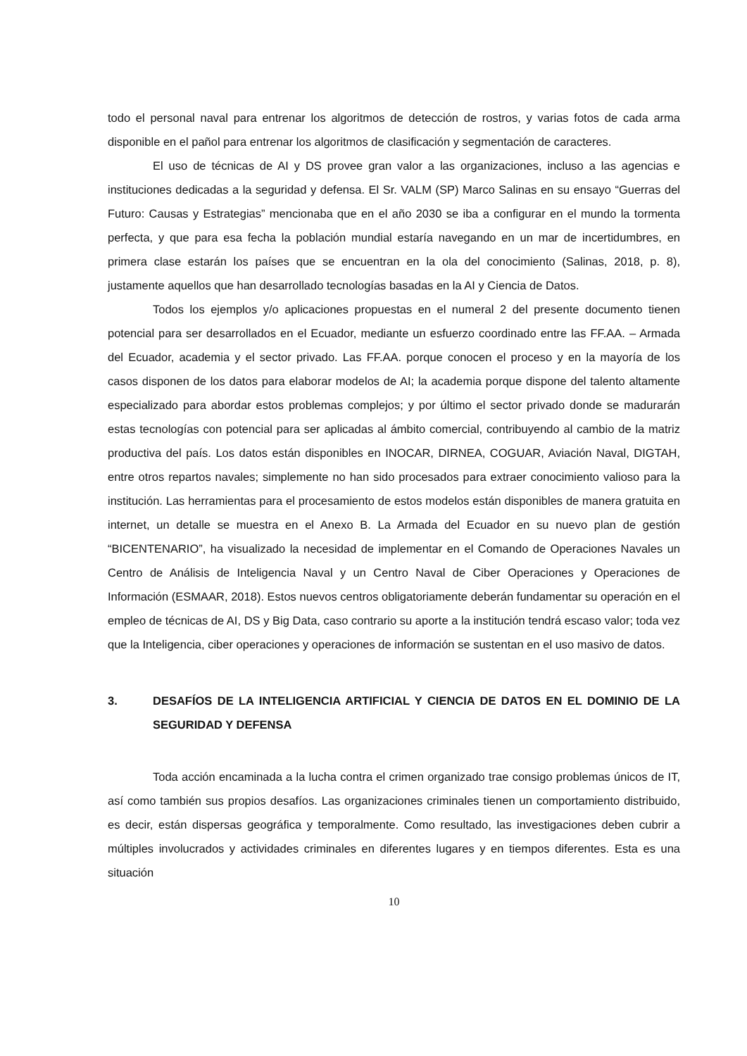todo el personal naval para entrenar los algoritmos de detección de rostros, y varias fotos de cada arma disponible en el pañol para entrenar los algoritmos de clasificación y segmentación de caracteres.
El uso de técnicas de AI y DS provee gran valor a las organizaciones, incluso a las agencias e instituciones dedicadas a la seguridad y defensa. El Sr. VALM (SP) Marco Salinas en su ensayo “Guerras del Futuro: Causas y Estrategias” mencionaba que en el año 2030 se iba a configurar en el mundo la tormenta perfecta, y que para esa fecha la población mundial estaría navegando en un mar de incertidumbres, en primera clase estarán los países que se encuentran en la ola del conocimiento (Salinas, 2018, p. 8), justamente aquellos que han desarrollado tecnologías basadas en la AI y Ciencia de Datos.
Todos los ejemplos y/o aplicaciones propuestas en el numeral 2 del presente documento tienen potencial para ser desarrollados en el Ecuador, mediante un esfuerzo coordinado entre las FF.AA. – Armada del Ecuador, academia y el sector privado. Las FF.AA. porque conocen el proceso y en la mayoría de los casos disponen de los datos para elaborar modelos de AI; la academia porque dispone del talento altamente especializado para abordar estos problemas complejos; y por último el sector privado donde se madurarán estas tecnologías con potencial para ser aplicadas al ámbito comercial, contribuyendo al cambio de la matriz productiva del país. Los datos están disponibles en INOCAR, DIRNEA, COGUAR, Aviación Naval, DIGTAH, entre otros repartos navales; simplemente no han sido procesados para extraer conocimiento valioso para la institución. Las herramientas para el procesamiento de estos modelos están disponibles de manera gratuita en internet, un detalle se muestra en el Anexo B. La Armada del Ecuador en su nuevo plan de gestión “BICENTENARIO”, ha visualizado la necesidad de implementar en el Comando de Operaciones Navales un Centro de Análisis de Inteligencia Naval y un Centro Naval de Ciber Operaciones y Operaciones de Información (ESMAAR, 2018). Estos nuevos centros obligatoriamente deberán fundamentar su operación en el empleo de técnicas de AI, DS y Big Data, caso contrario su aporte a la institución tendrá escaso valor; toda vez que la Inteligencia, ciber operaciones y operaciones de información se sustentan en el uso masivo de datos.
3. DESAFÍOS DE LA INTELIGENCIA ARTIFICIAL Y CIENCIA DE DATOS EN EL DOMINIO DE LA SEGURIDAD Y DEFENSA
Toda acción encaminada a la lucha contra el crimen organizado trae consigo problemas únicos de IT, así como también sus propios desafíos. Las organizaciones criminales tienen un comportamiento distribuido, es decir, están dispersas geográfica y temporalmente. Como resultado, las investigaciones deben cubrir a múltiples involucrados y actividades criminales en diferentes lugares y en tiempos diferentes. Esta es una situación
10